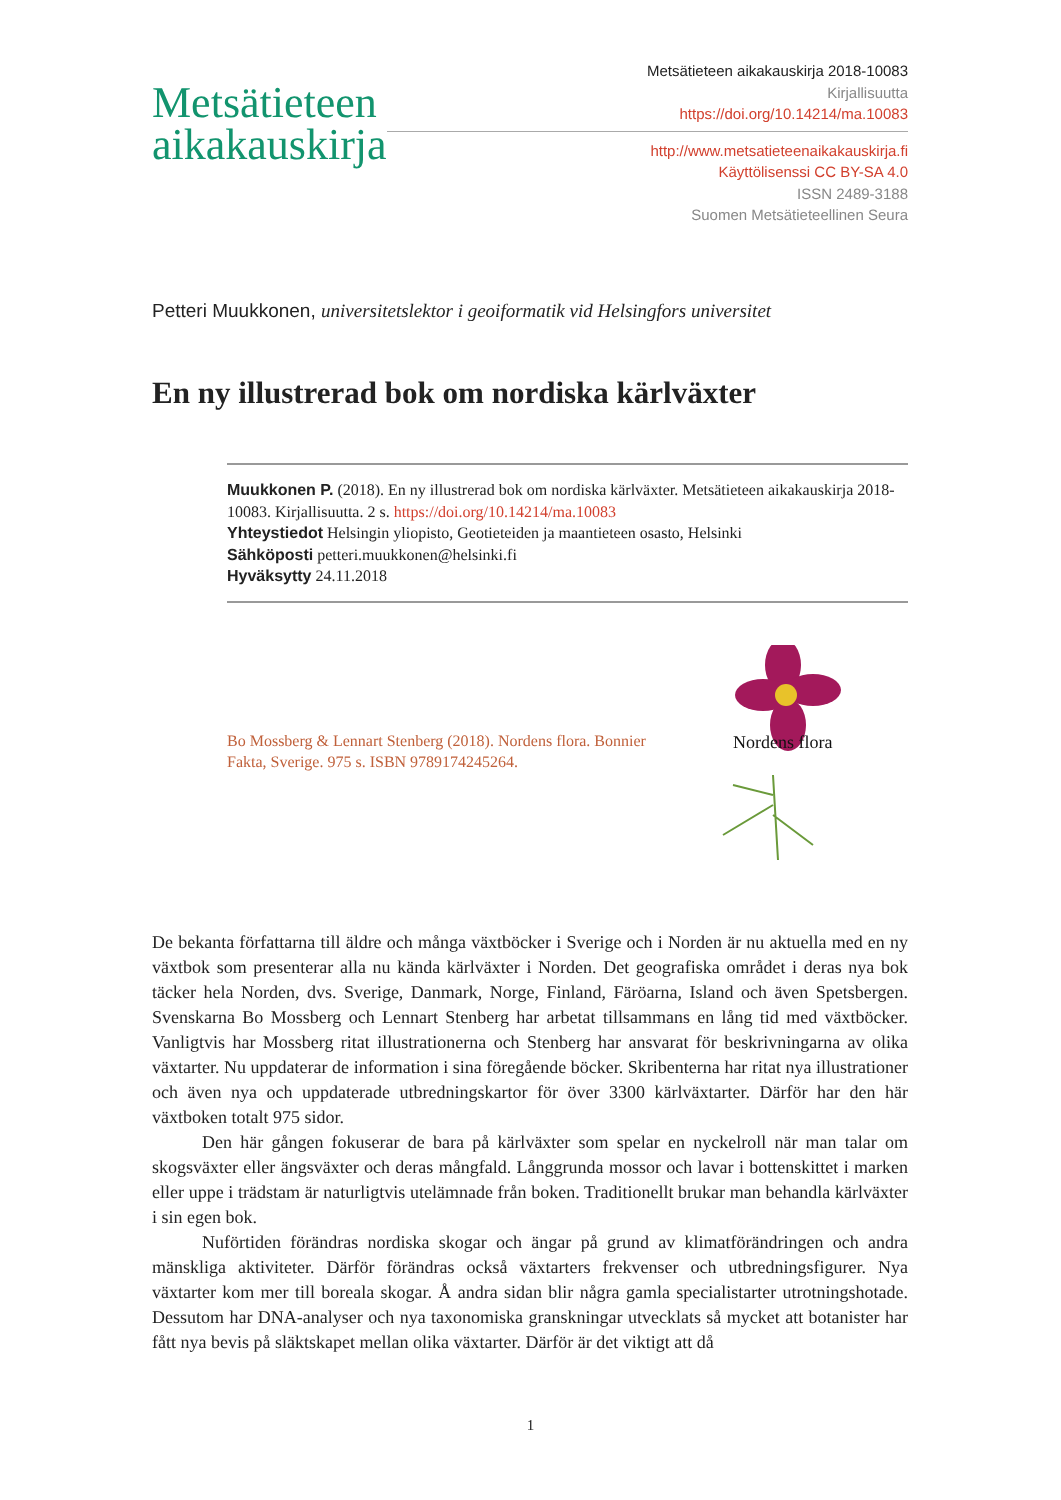Metsätieteen
aikakauskirja
Metsätieteen aikakauskirja 2018-10083
Kirjallisuutta
https://doi.org/10.14214/ma.10083
http://www.metsatieteenaikakauskirja.fi
Käyttölisenssi CC BY-SA 4.0
ISSN 2489-3188
Suomen Metsätieteellinen Seura
Petteri Muukkonen, universitetslektor i geoiformatik vid Helsingfors universitet
En ny illustrerad bok om nordiska kärlväxter
Muukkonen P. (2018). En ny illustrerad bok om nordiska kärlväxter. Metsätieteen aikakauskirja 2018-10083. Kirjallisuutta. 2 s. https://doi.org/10.14214/ma.10083
Yhteystiedot Helsingin yliopisto, Geotieteiden ja maantieteen osasto, Helsinki
Sähköposti petteri.muukkonen@helsinki.fi
Hyväksytty 24.11.2018
Bo Mossberg & Lennart Stenberg (2018). Nordens flora. Bonnier Fakta, Sverige. 975 s. ISBN 9789174245264.
Nordens flora
De bekanta författarna till äldre och många växtböcker i Sverige och i Norden är nu aktuella med en ny växtbok som presenterar alla nu kända kärlväxter i Norden. Det geografiska området i deras nya bok täcker hela Norden, dvs. Sverige, Danmark, Norge, Finland, Färöarna, Island och även Spetsbergen. Svenskarna Bo Mossberg och Lennart Stenberg har arbetat tillsammans en lång tid med växtböcker. Vanligtvis har Mossberg ritat illustrationerna och Stenberg har ansvarat för beskrivningarna av olika växtarter. Nu uppdaterar de information i sina föregående böcker. Skribenterna har ritat nya illustrationer och även nya och uppdaterade utbredningskartor för över 3300 kärlväxtarter. Därför har den här växtboken totalt 975 sidor.
Den här gången fokuserar de bara på kärlväxter som spelar en nyckelroll när man talar om skogsväxter eller ängsväxter och deras mångfald. Långgrunda mossor och lavar i bottenskittet i marken eller uppe i trädstam är naturligtvis utelämnade från boken. Traditionellt brukar man behandla kärlväxter i sin egen bok.
Nuförtiden förändras nordiska skogar och ängar på grund av klimatförändringen och andra mänskliga aktiviteter. Därför förändras också växtarters frekvenser och utbredningsfigurer. Nya växtarter kom mer till boreala skogar. Å andra sidan blir några gamla specialistarter utrotningshotade. Dessutom har DNA-analyser och nya taxonomiska granskningar utvecklats så mycket att botanister har fått nya bevis på släktskapet mellan olika växtarter. Därför är det viktigt att då
1